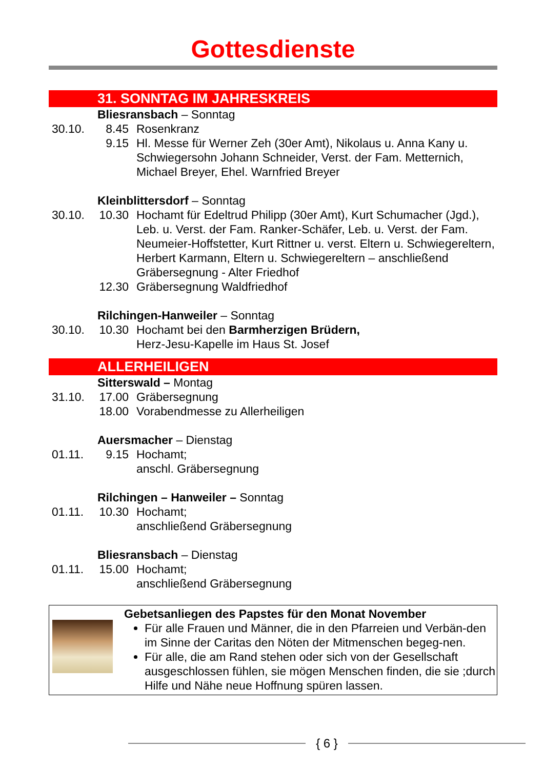Gottesdienste
31. SONNTAG IM JAHRESKREIS
Bliesransbach – Sonntag
30.10. 8.45 Rosenkranz
9.15 Hl. Messe für Werner Zeh (30er Amt), Nikolaus u. Anna Kany u. Schwiegersohn Johann Schneider, Verst. der Fam. Metternich, Michael Breyer, Ehel. Warnfried Breyer
Kleinblittersdorf – Sonntag
30.10. 10.30
Hochamt für Edeltrud Philipp (30er Amt), Kurt Schumacher (Jgd.), Leb. u. Verst. der Fam. Ranker-Schäfer, Leb. u. Verst. der Fam. Neumeier-Hoffstetter, Kurt Rittner u. verst. Eltern u. Schwiegereltern, Herbert Karmann, Eltern u. Schwiegereltern – anschließend Gräbersegnung - Alter Friedhof
12.30
Gräbersegnung Waldfriedhof
Rilchingen-Hanweiler – Sonntag
30.10. 10.30
Hochamt bei den Barmherzigen Brüdern,
Herz-Jesu-Kapelle im Haus St. Josef
ALLERHEILIGEN
Sitterswald – Montag
31.10. 17.00
Gräbersegnung
18.00
Vorabendmesse zu Allerheiligen
Auersmacher – Dienstag
01.11. 9.15 Hochamt;
anschl. Gräbersegnung
Rilchingen – Hanweiler – Sonntag
01.11. 10.30
Hochamt;
anschließend Gräbersegnung
Bliesransbach – Dienstag
01.11. 15.00
Hochamt;
anschließend Gräbersegnung
Gebetsanliegen des Papstes für den Monat November
Für alle Frauen und Männer, die in den Pfarreien und Verbän-den im Sinne der Caritas den Nöten der Mitmenschen begeg-nen.
Für alle, die am Rand stehen oder sich von der Gesellschaft ausgeschlossen fühlen, sie mögen Menschen finden, die sie ;durch Hilfe und Nähe neue Hoffnung spüren lassen.
{ 6 }